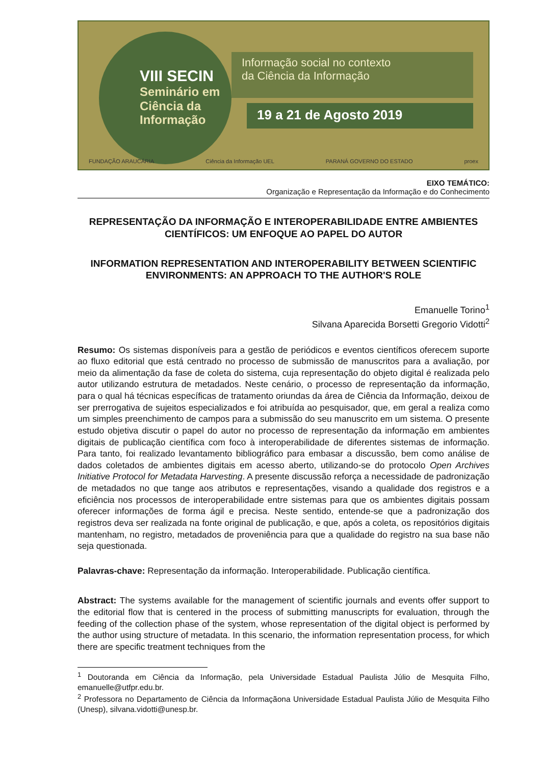VIII SECIN
Seminário em
Ciência da
Informação
Informação social no contexto
da Ciência da Informação
19 a 21 de Agosto 2019
FUNDAÇÃO ARAUCÁRIA Ciência da Informação UEL PARANÁ GOVERNO DO ESTADO proex
EIXO TEMÁTICO:
Organização e Representação da Informação e do Conhecimento
REPRESENTAÇÃO DA INFORMAÇÃO E INTEROPERABILIDADE ENTRE AMBIENTES CIENTÍFICOS: UM ENFOQUE AO PAPEL DO AUTOR
INFORMATION REPRESENTATION AND INTEROPERABILITY BETWEEN SCIENTIFIC ENVIRONMENTS: AN APPROACH TO THE AUTHOR'S ROLE
Emanuelle Torino<sup>1</sup>
Silvana Aparecida Borsetti Gregorio Vidotti<sup>2</sup>
Resumo: Os sistemas disponíveis para a gestão de periódicos e eventos científicos oferecem suporte ao fluxo editorial que está centrado no processo de submissão de manuscritos para a avaliação, por meio da alimentação da fase de coleta do sistema, cuja representação do objeto digital é realizada pelo autor utilizando estrutura de metadados. Neste cenário, o processo de representação da informação, para o qual há técnicas específicas de tratamento oriundas da área de Ciência da Informação, deixou de ser prerrogativa de sujeitos especializados e foi atribuída ao pesquisador, que, em geral a realiza como um simples preenchimento de campos para a submissão do seu manuscrito em um sistema. O presente estudo objetiva discutir o papel do autor no processo de representação da informação em ambientes digitais de publicação científica com foco à interoperabilidade de diferentes sistemas de informação. Para tanto, foi realizado levantamento bibliográfico para embasar a discussão, bem como análise de dados coletados de ambientes digitais em acesso aberto, utilizando-se do protocolo Open Archives Initiative Protocol for Metadata Harvesting. A presente discussão reforça a necessidade de padronização de metadados no que tange aos atributos e representações, visando a qualidade dos registros e a eficiência nos processos de interoperabilidade entre sistemas para que os ambientes digitais possam oferecer informações de forma ágil e precisa. Neste sentido, entende-se que a padronização dos registros deva ser realizada na fonte original de publicação, e que, após a coleta, os repositórios digitais mantenham, no registro, metadados de proveniência para que a qualidade do registro na sua base não seja questionada.
Palavras-chave: Representação da informação. Interoperabilidade. Publicação científica.
Abstract: The systems available for the management of scientific journals and events offer support to the editorial flow that is centered in the process of submitting manuscripts for evaluation, through the feeding of the collection phase of the system, whose representation of the digital object is performed by the author using structure of metadata. In this scenario, the information representation process, for which there are specific treatment techniques from the
<sup>1</sup> Doutoranda em Ciência da Informação, pela Universidade Estadual Paulista Júlio de Mesquita Filho, emanuelle@utfpr.edu.br.
<sup>2</sup> Professora no Departamento de Ciência da Informaçãona Universidade Estadual Paulista Júlio de Mesquita Filho (Unesp), silvana.vidotti@unesp.br.